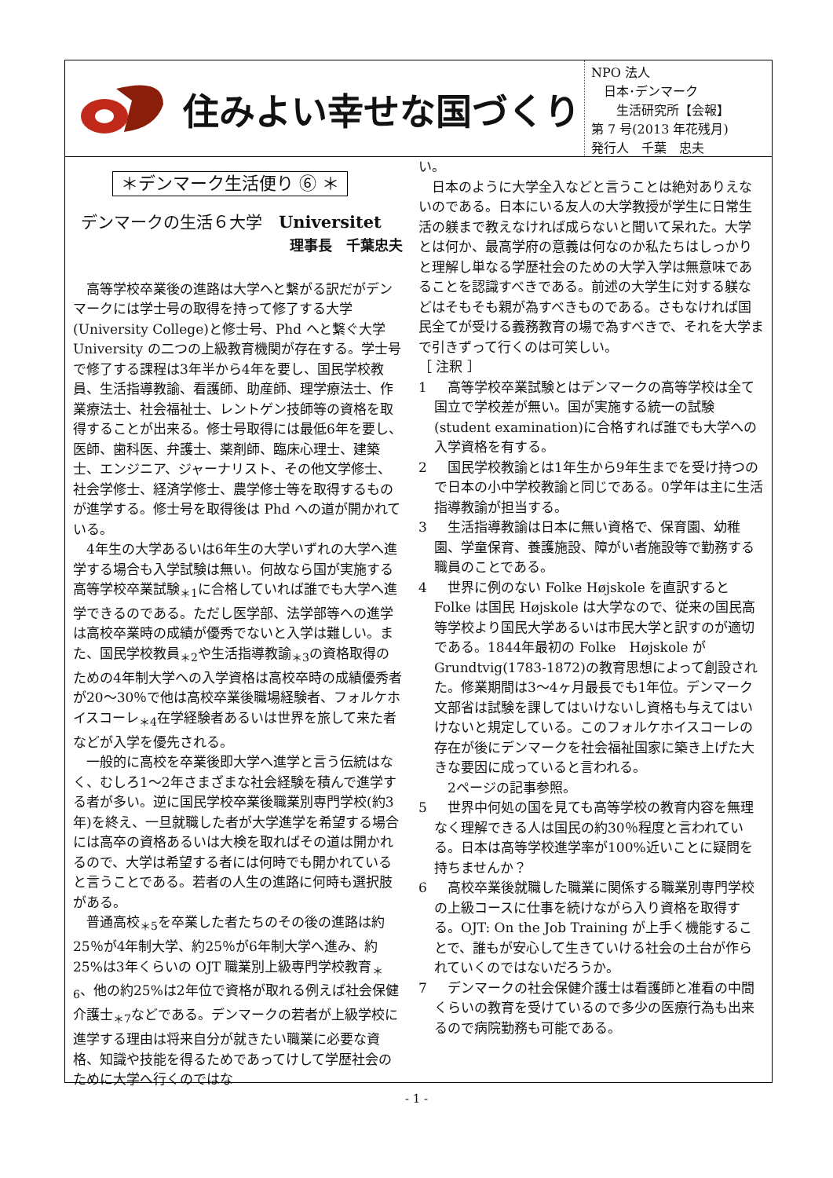住みよい幸せな国づくり
NPO 法人
　日本･デンマーク
　　生活研究所【会報】
第 7 号(2013 年花残月)
発行人　千葉　忠夫
＊デンマーク生活便り ⑥ ＊
デンマークの生活６大学　Universitet
理事長　千葉忠夫
高等学校卒業後の進路は大学へと繋がる訳だがデンマークには学士号の取得を持って修了する大学(University College)と修士号、Phd へと繋ぐ大学University の二つの上級教育機関が存在する。学士号で修了する課程は3年半から4年を要し、国民学校教員、生活指導教諭、看護師、助産師、理学療法士、作業療法士、社会福祉士、レントゲン技師等の資格を取得することが出来る。修士号取得には最低6年を要し、医師、歯科医、弁護士、薬剤師、臨床心理士、建築士、エンジニア、ジャーナリスト、その他文学修士、社会学修士、経済学修士、農学修士等を取得するものが進学する。修士号を取得後は Phd への道が開かれている。
4年生の大学あるいは6年生の大学いずれの大学へ進学する場合も入学試験は無い。何故なら国が実施する高等学校卒業試験<sub>＊1</sub>に合格していれば誰でも大学へ進学できるのである。ただし医学部、法学部等への進学は高校卒業時の成績が優秀でないと入学は難しい。また、国民学校教員<sub>＊2</sub>や生活指導教諭<sub>＊3</sub>の資格取得のための4年制大学への入学資格は高校卒時の成績優秀者が20～30％で他は高校卒業後職場経験者、フォルケホイスコーレ<sub>＊4</sub>在学経験者あるいは世界を旅して来た者などが入学を優先される。
一般的に高校を卒業後即大学へ進学と言う伝統はなく、むしろ1～2年さまざまな社会経験を積んで進学する者が多い。逆に国民学校卒業後職業別専門学校(約3年)を終え、一旦就職した者が大学進学を希望する場合には高卒の資格あるいは大検を取ればその道は開かれるので、大学は希望する者には何時でも開かれていると言うことである。若者の人生の進路に何時も選択肢がある。
普通高校<sub>＊5</sub>を卒業した者たちのその後の進路は約25％が4年制大学、約25％が6年制大学へ進み、約25%は3年くらいの OJT 職業別上級専門学校教育<sub>＊6</sub>、他の約25%は2年位で資格が取れる例えば社会保健介護士<sub>＊7</sub>などである。デンマークの若者が上級学校に進学する理由は将来自分が就きたい職業に必要な資格、知識や技能を得るためであってけして学歴社会のために大学へ行くのではな
い。
日本のように大学全入などと言うことは絶対ありえないのである。日本にいる友人の大学教授が学生に日常生活の躾まで教えなければ成らないと聞いて呆れた。大学とは何か、最高学府の意義は何なのか私たちはしっかりと理解し単なる学歴社会のための大学入学は無意味であることを認識すべきである。前述の大学生に対する躾などはそもそも親が為すべきものである。さもなければ国民全てが受ける義務教育の場で為すべきで、それを大学まで引きずって行くのは可笑しい。
［ 注釈 ］
1 　高等学校卒業試験とはデンマークの高等学校は全て国立で学校差が無い。国が実施する統一の試験(student examination)に合格すれば誰でも大学への入学資格を有する。
2 　国民学校教諭とは1年生から9年生までを受け持つので日本の小中学校教諭と同じである。0学年は主に生活指導教諭が担当する。
3 　生活指導教諭は日本に無い資格で、保育園、幼稚園、学童保育、養護施設、障がい者施設等で勤務する職員のことである。
4 　世界に例のない Folke Højskole を直訳するとFolke は国民 Højskole は大学なので、従来の国民高等学校より国民大学あるいは市民大学と訳すのが適切である。1844年最初の Folke　Højskole がGrundtvig(1783-1872)の教育思想によって創設された。修業期間は3～4ヶ月最長でも1年位。デンマーク文部省は試験を課してはいけないし資格も与えてはいけないと規定している。このフォルケホイスコーレの存在が後にデンマークを社会福祉国家に築き上げた大きな要因に成っていると言われる。
　2ページの記事参照。
5 　世界中何処の国を見ても高等学校の教育内容を無理なく理解できる人は国民の約30％程度と言われている。日本は高等学校進学率が100%近いことに疑問を持ちませんか？
6 　高校卒業後就職した職業に関係する職業別専門学校の上級コースに仕事を続けながら入り資格を取得する。OJT: On the Job Training が上手く機能することで、誰もが安心して生きていける社会の土台が作られていくのではないだろうか。
7 　デンマークの社会保健介護士は看護師と准看の中間くらいの教育を受けているので多少の医療行為も出来るので病院勤務も可能である。
- 1 -